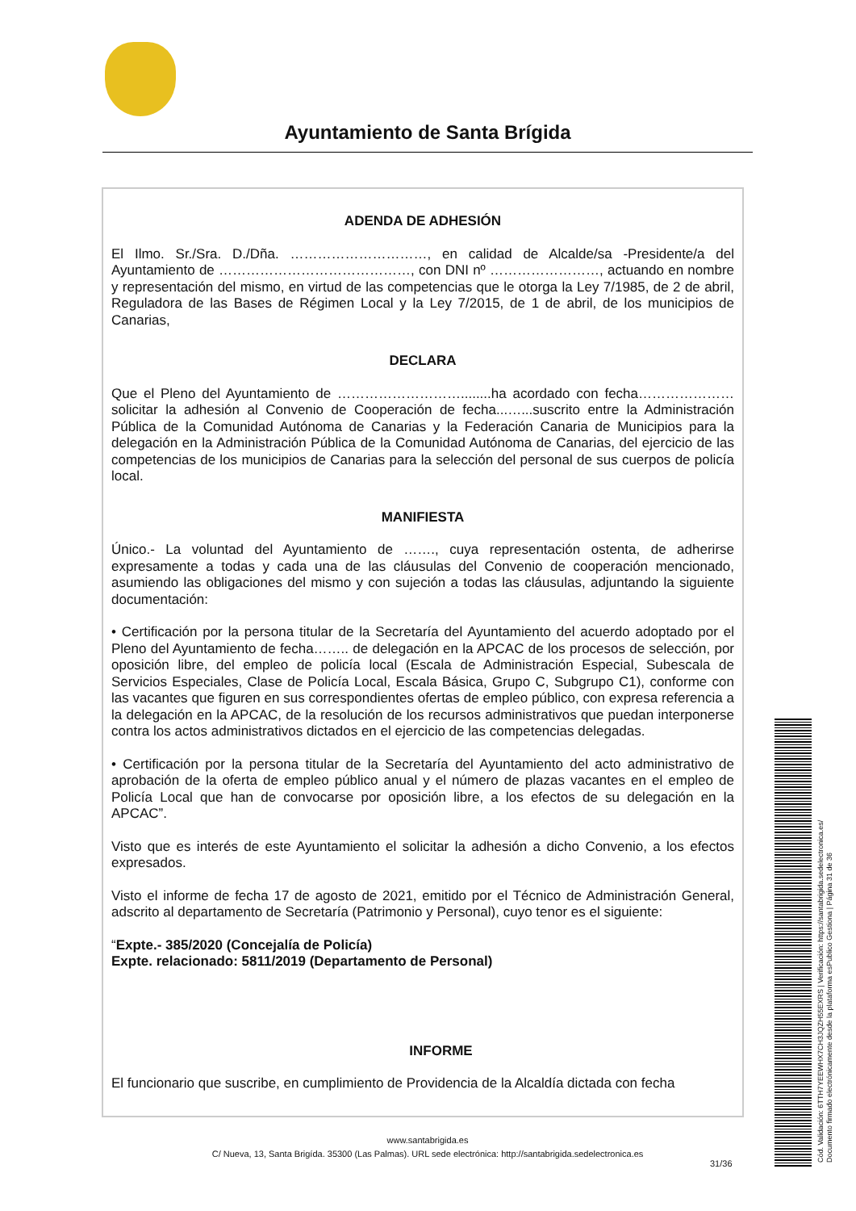Ayuntamiento de Santa Brígida
ADENDA DE ADHESIÓN
El Ilmo. Sr./Sra. D./Dña. …………………………, en calidad de Alcalde/sa -Presidente/a del Ayuntamiento de ……………………………………, con DNI nº ……………………, actuando en nombre y representación del mismo, en virtud de las competencias que le otorga la Ley 7/1985, de 2 de abril, Reguladora de las Bases de Régimen Local y la Ley 7/2015, de 1 de abril, de los municipios de Canarias,
DECLARA
Que el Pleno del Ayuntamiento de ………………………........ha acordado con fecha………………… solicitar la adhesión al Convenio de Cooperación de fecha...…...suscrito entre la Administración Pública de la Comunidad Autónoma de Canarias y la Federación Canaria de Municipios para la delegación en la Administración Pública de la Comunidad Autónoma de Canarias, del ejercicio de las competencias de los municipios de Canarias para la selección del personal de sus cuerpos de policía local.
MANIFIESTA
Único.- La voluntad del Ayuntamiento de ……., cuya representación ostenta, de adherirse expresamente a todas y cada una de las cláusulas del Convenio de cooperación mencionado, asumiendo las obligaciones del mismo y con sujeción a todas las cláusulas, adjuntando la siguiente documentación:
• Certificación por la persona titular de la Secretaría del Ayuntamiento del acuerdo adoptado por el Pleno del Ayuntamiento de fecha…….. de delegación en la APCAC de los procesos de selección, por oposición libre, del empleo de policía local (Escala de Administración Especial, Subescala de Servicios Especiales, Clase de Policía Local, Escala Básica, Grupo C, Subgrupo C1), conforme con las vacantes que figuren en sus correspondientes ofertas de empleo público, con expresa referencia a la delegación en la APCAC, de la resolución de los recursos administrativos que puedan interponerse contra los actos administrativos dictados en el ejercicio de las competencias delegadas.
• Certificación por la persona titular de la Secretaría del Ayuntamiento del acto administrativo de aprobación de la oferta de empleo público anual y el número de plazas vacantes en el empleo de Policía Local que han de convocarse por oposición libre, a los efectos de su delegación en la APCAC”.
Visto que es interés de este Ayuntamiento el solicitar la adhesión a dicho Convenio, a los efectos expresados.
Visto el informe de fecha 17 de agosto de 2021, emitido por el Técnico de Administración General, adscrito al departamento de Secretaría (Patrimonio y Personal), cuyo tenor es el siguiente:
“Expte.- 385/2020 (Concejalía de Policía)
Expte. relacionado: 5811/2019 (Departamento de Personal)
INFORME
El funcionario que suscribe, en cumplimiento de Providencia de la Alcaldía dictada con fecha
www.santabrigida.es
C/ Nueva, 13, Santa Brigída. 35300 (Las Palmas). URL sede electrónica: http://santabrigida.sedelectronica.es
31/36
Cód. Validación: 6TTH7YEEWHX7CH3JQZH55EXRS | Verificación: https://santabrigida.sedelectronica.es/
Documento firmado electrónicamente desde la plataforma esPublico Gestiona | Página 31 de 36